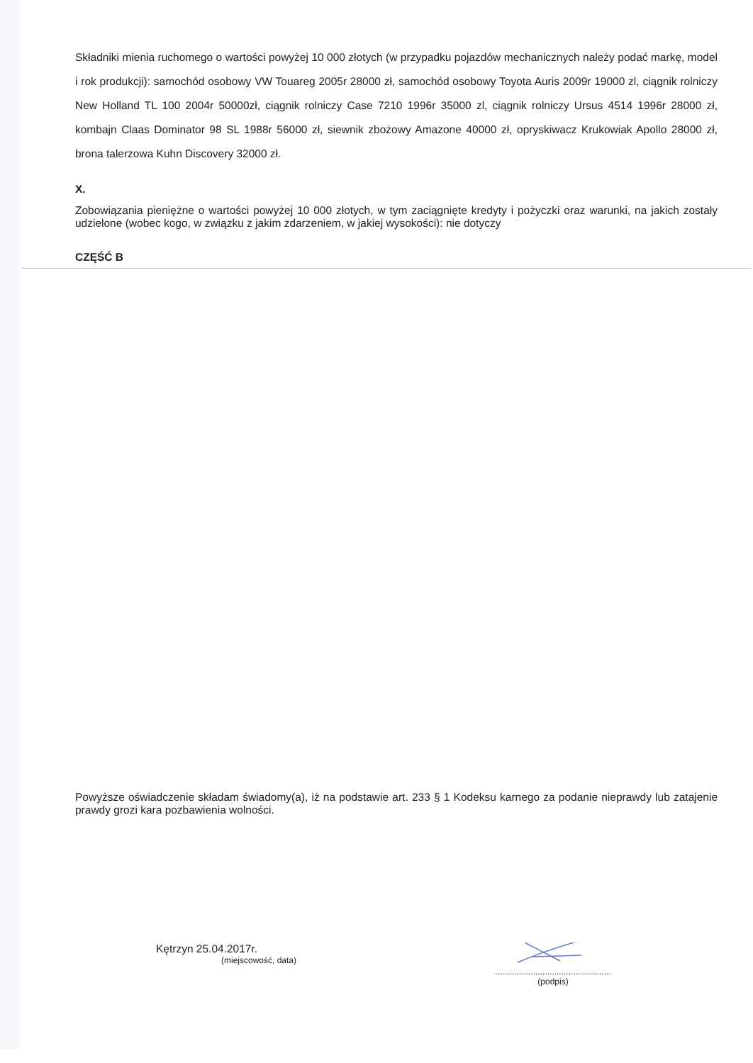Składniki mienia ruchomego o wartości powyżej 10 000 złotych (w przypadku pojazdów mechanicznych należy podać markę, model i rok produkcji): samochód osobowy VW Touareg 2005r 28000 zł, samochód osobowy Toyota Auris 2009r 19000 zl, ciągnik rolniczy New Holland TL 100 2004r 50000zł, ciągnik rolniczy Case 7210 1996r 35000 zl, ciągnik rolniczy Ursus 4514 1996r 28000 zł, kombajn Claas Dominator 98 SL 1988r 56000 zł, siewnik zbożowy Amazone 40000 zł, opryskiwacz Krukowiak Apollo 28000 zł, brona talerzowa Kuhn Discovery 32000 zł.
X.
Zobowiązania pieniężne o wartości powyżej 10 000 złotych, w tym zaciągnięte kredyty i pożyczki oraz warunki, na jakich zostały udzielone (wobec kogo, w związku z jakim zdarzeniem, w jakiej wysokości): nie dotyczy
CZĘŚĆ B
Powyższe oświadczenie składam świadomy(a), iż na podstawie art. 233 § 1 Kodeksu karnego za podanie nieprawdy lub zatajenie prawdy grozi kara pozbawienia wolności.
Kętrzyn 25.04.2017r.
(miejscowość, data)
.................................................
(podpis)